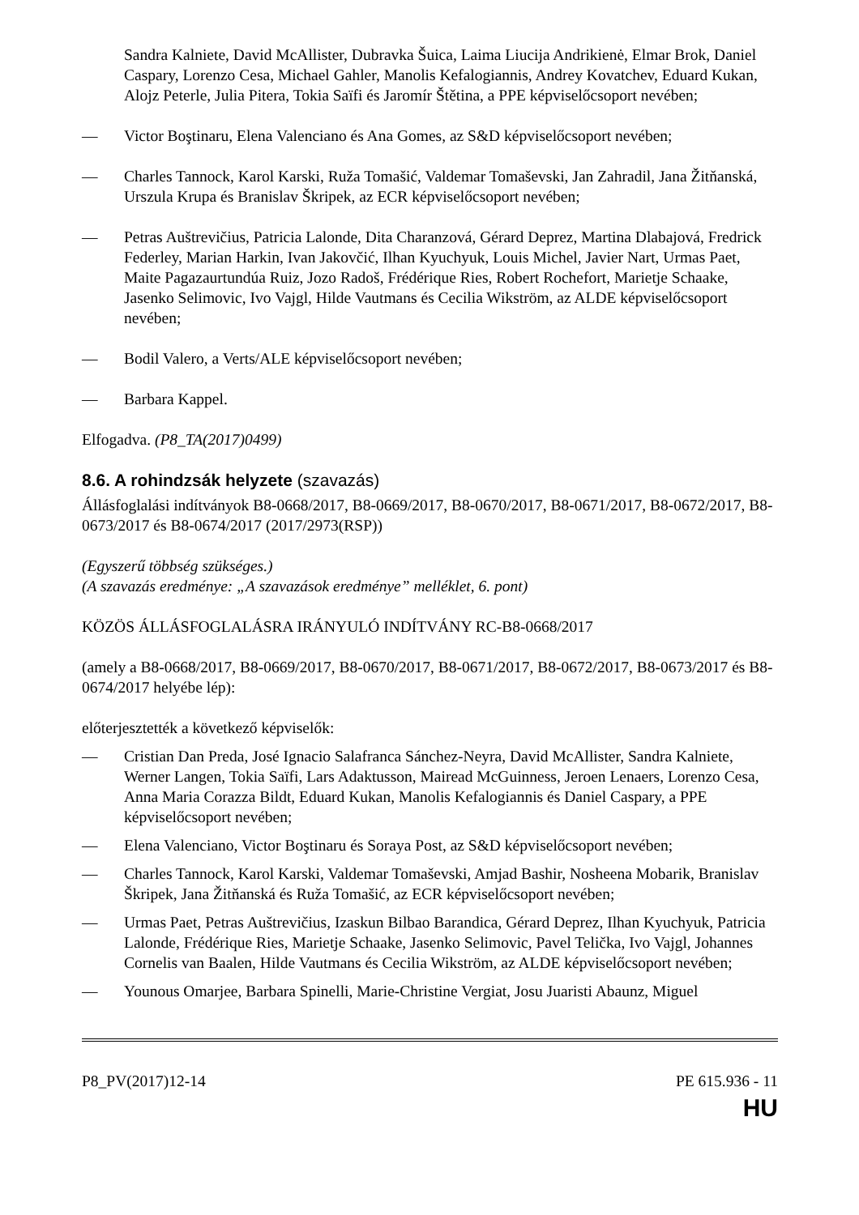Sandra Kalniete, David McAllister, Dubravka Šuica, Laima Liucija Andrikienė, Elmar Brok, Daniel Caspary, Lorenzo Cesa, Michael Gahler, Manolis Kefalogiannis, Andrey Kovatchev, Eduard Kukan, Alojz Peterle, Julia Pitera, Tokia Saïfi és Jaromír Štětina, a PPE képviselőcsoport nevében;
— Victor Boştinaru, Elena Valenciano és Ana Gomes, az S&D képviselőcsoport nevében;
— Charles Tannock, Karol Karski, Ruža Tomašić, Valdemar Tomaševski, Jan Zahradil, Jana Žitňanská, Urszula Krupa és Branislav Škripek, az ECR képviselőcsoport nevében;
— Petras Auštrevičius, Patricia Lalonde, Dita Charanzová, Gérard Deprez, Martina Dlabajová, Fredrick Federley, Marian Harkin, Ivan Jakovčić, Ilhan Kyuchyuk, Louis Michel, Javier Nart, Urmas Paet, Maite Pagazaurtundúa Ruiz, Jozo Radoš, Frédérique Ries, Robert Rochefort, Marietje Schaake, Jasenko Selimovic, Ivo Vajgl, Hilde Vautmans és Cecilia Wikström, az ALDE képviselőcsoport nevében;
— Bodil Valero, a Verts/ALE képviselőcsoport nevében;
— Barbara Kappel.
Elfogadva. (P8_TA(2017)0499)
8.6. A rohindzsák helyzete (szavazás)
Állásfoglalási indítványok B8-0668/2017, B8-0669/2017, B8-0670/2017, B8-0671/2017, B8-0672/2017, B8-0673/2017 és B8-0674/2017 (2017/2973(RSP))
(Egyszerű többség szükséges.)
(A szavazás eredménye: „A szavazások eredménye” melléklet, 6. pont)
KÖZÖS ÁLLÁSFOGLALÁSRA IRÁNYULÓ INDÍTVÁNY RC-B8-0668/2017
(amely a B8-0668/2017, B8-0669/2017, B8-0670/2017, B8-0671/2017, B8-0672/2017, B8-0673/2017 és B8-0674/2017 helyébe lép):
előterjesztették a következő képviselők:
— Cristian Dan Preda, José Ignacio Salafranca Sánchez-Neyra, David McAllister, Sandra Kalniete, Werner Langen, Tokia Saïfi, Lars Adaktusson, Mairead McGuinness, Jeroen Lenaers, Lorenzo Cesa, Anna Maria Corazza Bildt, Eduard Kukan, Manolis Kefalogiannis és Daniel Caspary, a PPE képviselőcsoport nevében;
— Elena Valenciano, Victor Boştinaru és Soraya Post, az S&D képviselőcsoport nevében;
— Charles Tannock, Karol Karski, Valdemar Tomaševski, Amjad Bashir, Nosheena Mobarik, Branislav Škripek, Jana Žitňanská és Ruža Tomašić, az ECR képviselőcsoport nevében;
— Urmas Paet, Petras Auštrevičius, Izaskun Bilbao Barandica, Gérard Deprez, Ilhan Kyuchyuk, Patricia Lalonde, Frédérique Ries, Marietje Schaake, Jasenko Selimovic, Pavel Telička, Ivo Vajgl, Johannes Cornelis van Baalen, Hilde Vautmans és Cecilia Wikström, az ALDE képviselőcsoport nevében;
— Younous Omarjee, Barbara Spinelli, Marie-Christine Vergiat, Josu Juaristi Abaunz, Miguel
P8_PV(2017)12-14 PE 615.936 - 11
HU